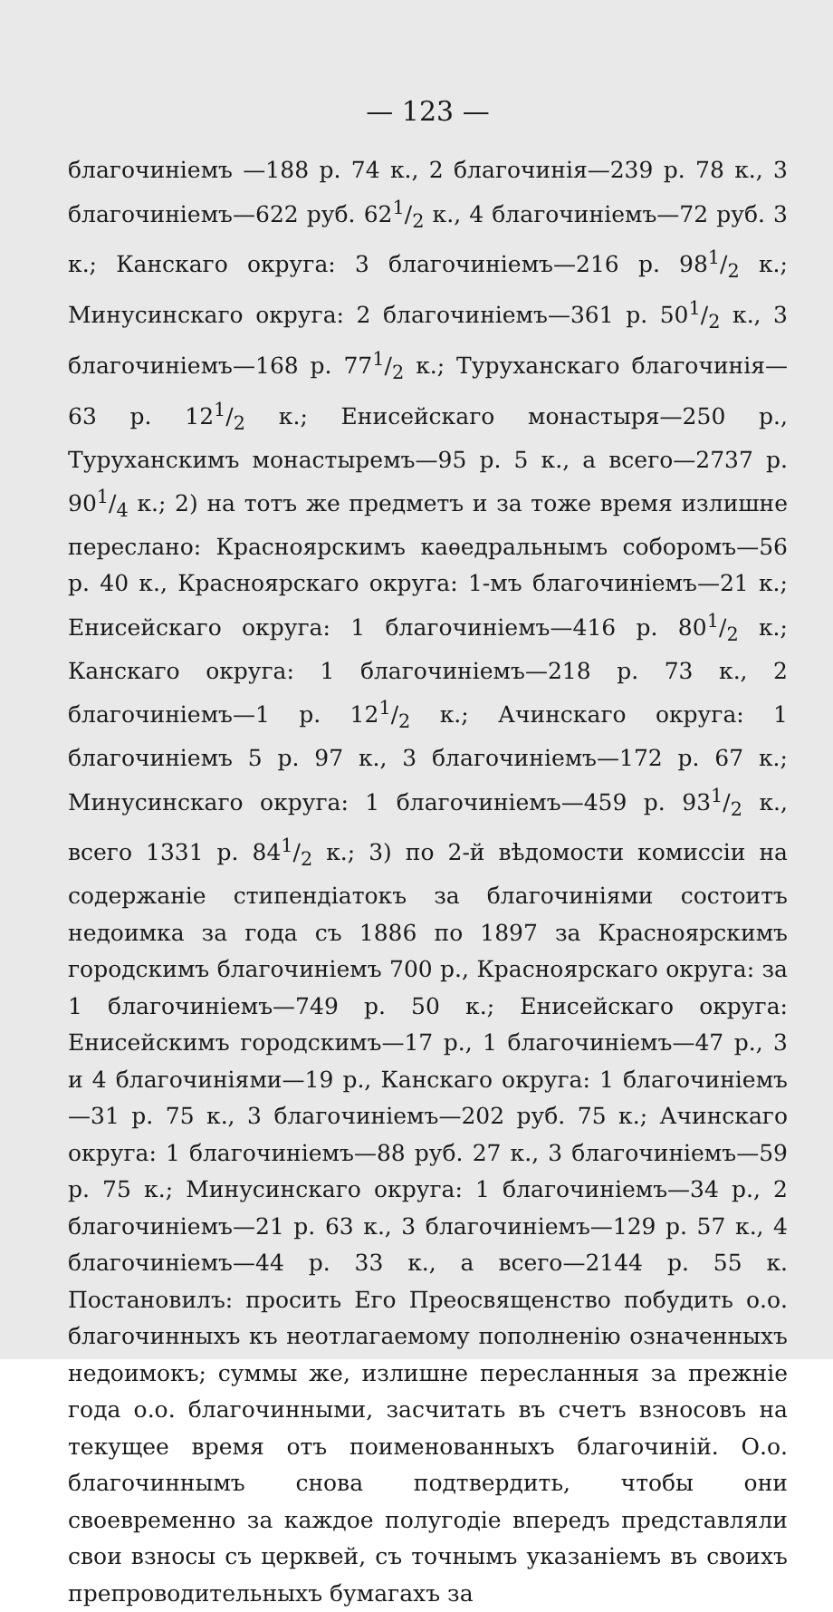— 123 —
благочиніемъ —188 р. 74 к., 2 благочинія—239 р. 78 к., 3 благочиніемъ—622 руб. 621/2 к., 4 благочиніемъ—72 руб. 3 к.; Канскаго округа: 3 благочиніемъ—216 р. 981/2 к.; Минусинскаго округа: 2 благочиніемъ—361 р. 501/2 к., 3 благочиніемъ—168 р. 771/2 к.; Туруханскаго благочинія—63 р. 121/2 к.; Енисейскаго монастыря—250 р., Туруханскимъ монастыремъ—95 р. 5 к., а всего—2737 р. 901/4 к.; 2) на тотъ же предметъ и за тоже время излишне переслано: Красноярскимъ каѳедральнымъ соборомъ—56 р. 40 к., Красноярскаго округа: 1-мъ благочиніемъ—21 к.; Енисейскаго округа: 1 благочиніемъ—416 р. 801/2 к.; Канскаго округа: 1 благочиніемъ—218 р. 73 к., 2 благочиніемъ—1 р. 121/2 к.; Ачинскаго округа: 1 благочиніемъ 5 р. 97 к., 3 благочиніемъ—172 р. 67 к.; Минусинскаго округа: 1 благочиніемъ—459 р. 931/2 к., всего 1331 р. 841/2 к.; 3) по 2-й вѣдомости комиссіи на содержаніе стипендіатокъ за благочиніями состоитъ недоимка за года съ 1886 по 1897 за Красноярскимъ городскимъ благочиніемъ 700 р., Красноярскаго округа: за 1 благочиніемъ—749 р. 50 к.; Енисейскаго округа: Енисейскимъ городскимъ—17 р., 1 благочиніемъ—47 р., 3 и 4 благочиніями—19 р., Канскаго округа: 1 благочиніемъ—31 р. 75 к., 3 благочиніемъ—202 руб. 75 к.; Ачинскаго округа: 1 благочиніемъ—88 руб. 27 к., 3 благочиніемъ—59 р. 75 к.; Минусинскаго округа: 1 благочиніемъ—34 р., 2 благочиніемъ—21 р. 63 к., 3 благочиніемъ—129 р. 57 к., 4 благочиніемъ—44 р. 33 к., а всего—2144 р. 55 к. Постановилъ: просить Его Преосвященство побудить о.о. благочинныхъ къ неотлагаемому пополненію означенныхъ недоимокъ; суммы же, излишне пересланныя за прежніе года о.о. благочинными, засчитать въ счетъ взносовъ на текущее время отъ поименованныхъ благочиній. О.о. благочиннымъ снова подтвердить, чтобы они своевременно за каждое полугодіе впередъ представляли свои взносы съ церквей, съ точнымъ указаніемъ въ своихъ препроводительныхъ бумагахъ за